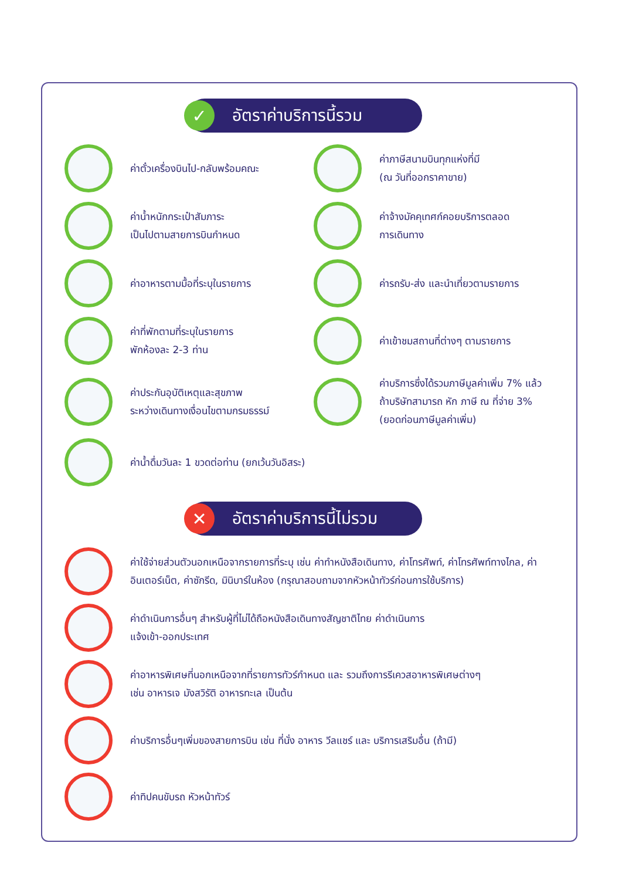✓
อัตราค่าบริการนี้รวม
ค่าตั๋วเครื่องบินไป-กลับพร้อมคณะ
ค่าภาษีสนามบินทุกแห่งที่มี
(ณ วันที่ออกราคาขาย)
ค่าน้ำหนักกระเป๋าสัมภาระ
เป็นไปตามสายการบินกำหนด
ค่าจ้างมัคคุเทศก์คอยบริการตลอด
การเดินทาง
ค่าอาหารตามมื้อที่ระบุในรายการ
ค่ารถรับ-ส่ง และนำเที่ยวตามรายการ
ค่าที่พักตามที่ระบุในรายการ
พักห้องละ 2-3 ท่าน
ค่าเข้าชมสถานที่ต่างๆ ตามรายการ
ค่าประกันอุบัติเหตุและสุขภาพ
ระหว่างเดินทางเงื่อนไขตามกรมธรรม์
ค่าบริการซึ่งได้รวมภาษีมูลค่าเพิ่ม 7% แล้ว
ถ้าบริษัทสามารถ หัก ภาษี ณ ที่จ่าย 3%
(ยอดก่อนภาษีมูลค่าเพิ่ม)
ค่าน้ำดื่มวันละ 1 ขวดต่อท่าน (ยกเว้นวันอิสระ)
✕
อัตราค่าบริการนี้ไม่รวม
ค่าใช้จ่ายส่วนตัวนอกเหนือจากรายการที่ระบุ เช่น ค่าทำหนังสือเดินทาง, ค่าโทรศัพท์, ค่าโทรศัพท์ทางไกล, ค่าอินเตอร์เน็ต, ค่าซักรีด, มินิบาร์ในห้อง (กรุณาสอบถามจากหัวหน้าทัวร์ก่อนการใช้บริการ)
ค่าดำเนินการอื่นๆ สำหรับผู้ที่ไม่ได้ถือหนังสือเดินทางสัญชาติไทย ค่าดำเนินการ
แจ้งเข้า-ออกประเทศ
ค่าอาหารพิเศษที่นอกเหนือจากที่รายการทัวร์กำหนด และ รวมถึงการรีเควสอาหารพิเศษต่างๆ
เช่น อาหารเจ มังสวิรัติ อาหารทะเล เป็นต้น
ค่าบริการอื่นๆเพิ่มของสายการบิน เช่น ที่นั่ง อาหาร วีลแชร์ และ บริการเสริมอื่น (ถ้ามี)
ค่าทิปคนขับรถ หัวหน้าทัวร์